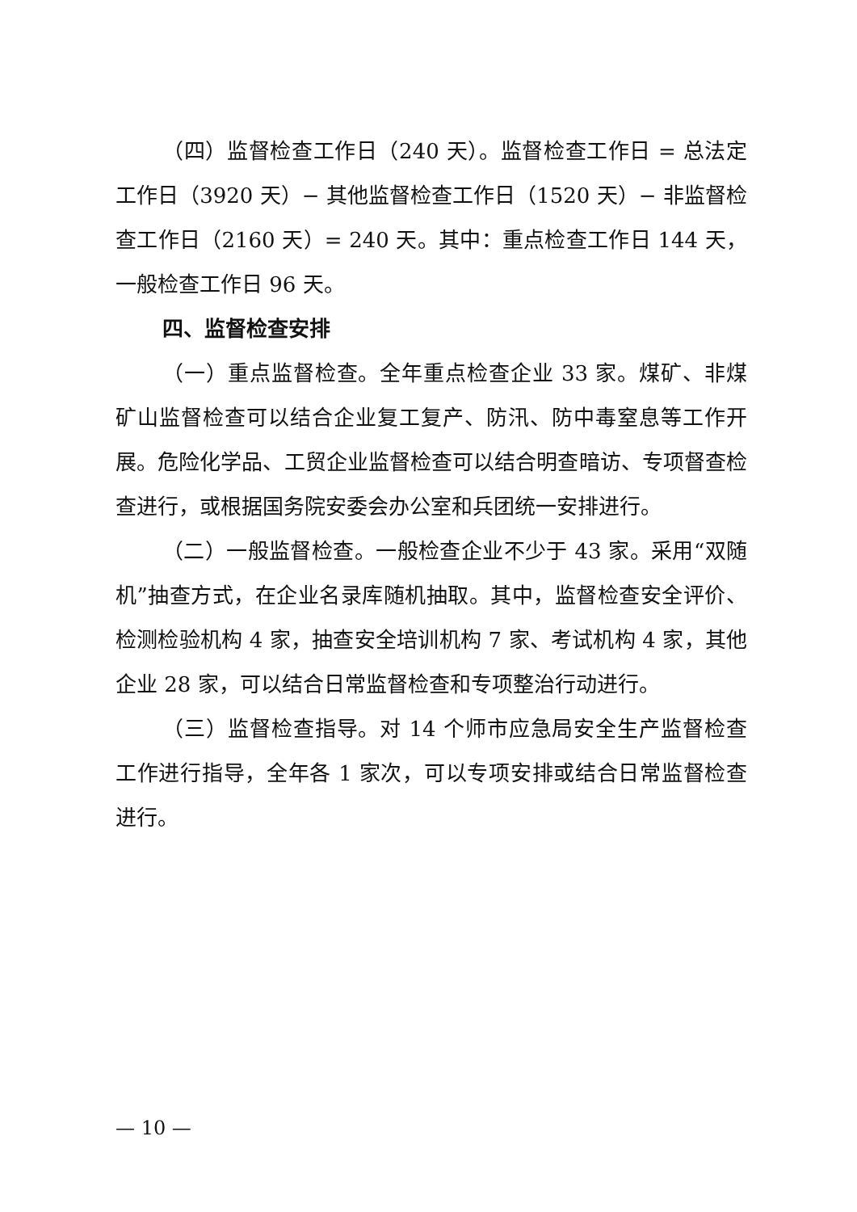（四）监督检查工作日（240 天）。监督检查工作日 = 总法定工作日（3920 天）− 其他监督检查工作日（1520 天）− 非监督检查工作日（2160 天）= 240 天。其中：重点检查工作日 144 天，一般检查工作日 96 天。
四、监督检查安排
（一）重点监督检查。全年重点检查企业 33 家。煤矿、非煤矿山监督检查可以结合企业复工复产、防汛、防中毒窒息等工作开展。危险化学品、工贸企业监督检查可以结合明查暗访、专项督查检查进行，或根据国务院安委会办公室和兵团统一安排进行。
（二）一般监督检查。一般检查企业不少于 43 家。采用“双随机”抽查方式，在企业名录库随机抽取。其中，监督检查安全评价、检测检验机构 4 家，抽查安全培训机构 7 家、考试机构 4 家，其他企业 28 家，可以结合日常监督检查和专项整治行动进行。
（三）监督检查指导。对 14 个师市应急局安全生产监督检查工作进行指导，全年各 1 家次，可以专项安排或结合日常监督检查进行。
— 10 —